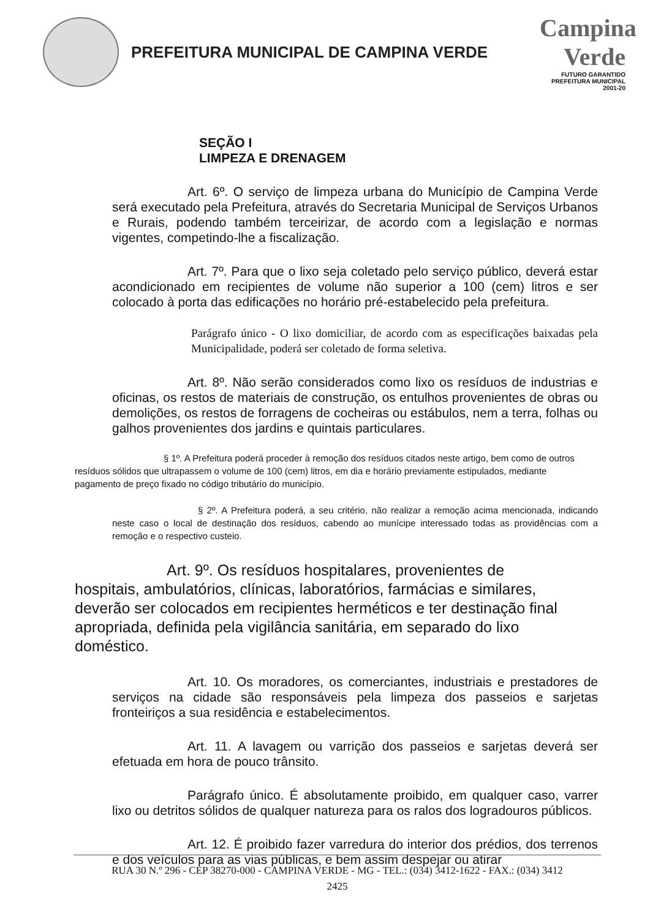PREFEITURA MUNICIPAL DE CAMPINA VERDE
Campina Verde
FUTURO GARANTIDO
PREFEITURA MUNICIPAL 2001-20
SEÇÃO I
LIMPEZA E DRENAGEM
Art. 6º. O serviço de limpeza urbana do Município de Campina Verde será executado pela Prefeitura, através do Secretaria Municipal de Serviços Urbanos e Rurais, podendo também terceirizar, de acordo com a legislação e normas vigentes, competindo-lhe a fiscalização.
Art. 7º. Para que o lixo seja coletado pelo serviço público, deverá estar acondicionado em recipientes de volume não superior a 100 (cem) litros e ser colocado à porta das edificações no horário pré-estabelecido pela prefeitura.
Parágrafo único - O lixo domiciliar, de acordo com as especificações baixadas pela Municipalidade, poderá ser coletado de forma seletiva.
Art. 8º. Não serão considerados como lixo os resíduos de industrias e oficinas, os restos de materiais de construção, os entulhos provenientes de obras ou demolições, os restos de forragens de cocheiras ou estábulos, nem a terra, folhas ou galhos provenientes dos jardins e quintais particulares.
§ 1º. A Prefeitura poderá proceder à remoção dos resíduos citados neste artigo, bem como de outros resíduos sólidos que ultrapassem o volume de 100 (cem) litros, em dia e horário previamente estipulados, mediante pagamento de preço fixado no código tributário do município.
§ 2º. A Prefeitura poderá, a seu critério, não realizar a remoção acima mencionada, indicando neste caso o local de destinação dos resíduos, cabendo ao munícipe interessado todas as providências com a remoção e o respectivo custeio.
Art. 9º. Os resíduos hospitalares, provenientes de hospitais, ambulatórios, clínicas, laboratórios, farmácias e similares, deverão ser colocados em recipientes herméticos e ter destinação final apropriada, definida pela vigilância sanitária, em separado do lixo doméstico.
Art. 10. Os moradores, os comerciantes, industriais e prestadores de serviços na cidade são responsáveis pela limpeza dos passeios e sarjetas fronteiriços a sua residência e estabelecimentos.
Art. 11. A lavagem ou varrição dos passeios e sarjetas deverá ser efetuada em hora de pouco trânsito.
Parágrafo único. É absolutamente proibido, em qualquer caso, varrer lixo ou detritos sólidos de qualquer natureza para os ralos dos logradouros públicos.
Art. 12. É proibido fazer varredura do interior dos prédios, dos terrenos e dos veículos para as vias públicas, e bem assim despejar ou atirar
RUA 30 N.º 296 - CEP 38270-000 - CAMPINA VERDE - MG - TEL.: (034) 3412-1622 - FAX.: (034) 3412
2425